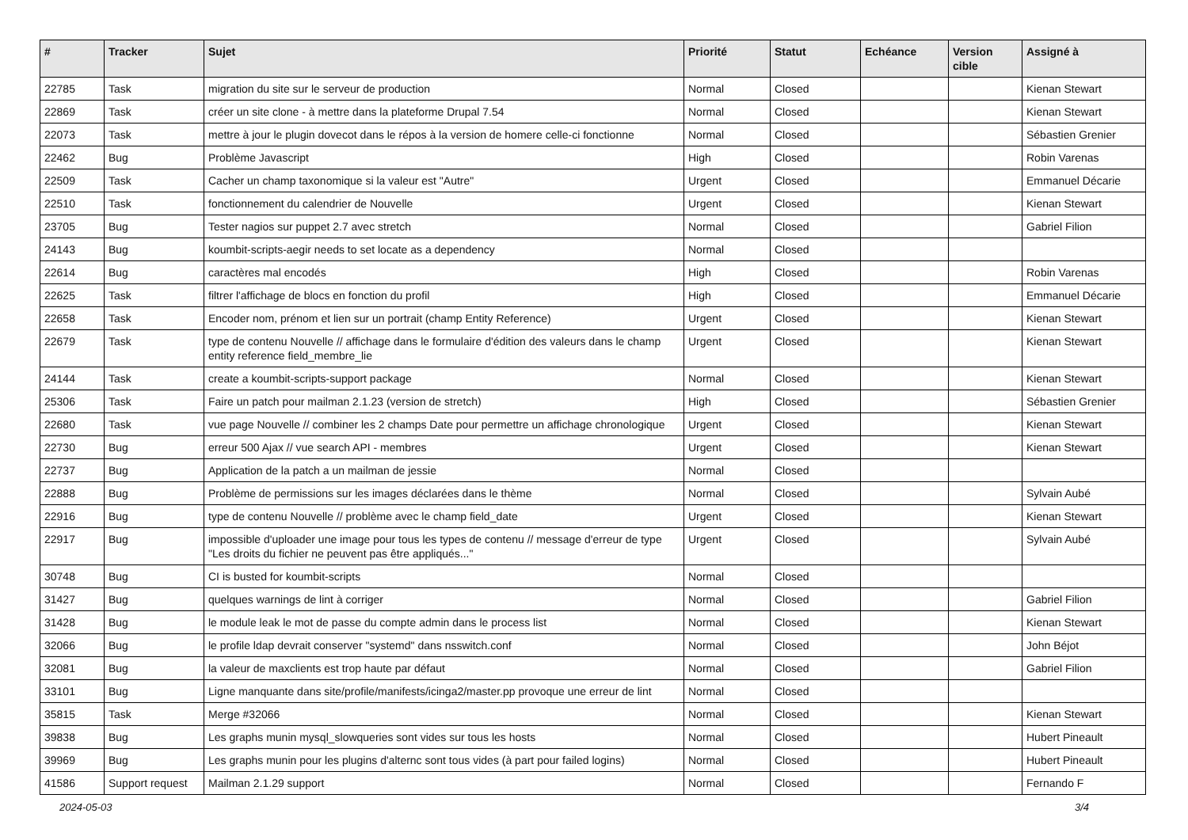| # | Tracker | Sujet | Priorité | Statut | Echéance | Version cible | Assigné à |
| --- | --- | --- | --- | --- | --- | --- | --- |
| 22785 | Task | migration du site sur le serveur de production | Normal | Closed | | | Kienan Stewart |
| 22869 | Task | créer un site clone - à mettre dans la plateforme Drupal 7.54 | Normal | Closed | | | Kienan Stewart |
| 22073 | Task | mettre à jour le plugin dovecot dans le répos à la version de homere celle-ci fonctionne | Normal | Closed | | | Sébastien Grenier |
| 22462 | Bug | Problème Javascript | High | Closed | | | Robin Varenas |
| 22509 | Task | Cacher un champ taxonomique si la valeur est "Autre" | Urgent | Closed | | | Emmanuel Décarie |
| 22510 | Task | fonctionnement du calendrier de Nouvelle | Urgent | Closed | | | Kienan Stewart |
| 23705 | Bug | Tester nagios sur puppet 2.7 avec stretch | Normal | Closed | | | Gabriel Filion |
| 24143 | Bug | koumbit-scripts-aegir needs to set locate as a dependency | Normal | Closed | | | |
| 22614 | Bug | caractères mal encodés | High | Closed | | | Robin Varenas |
| 22625 | Task | filtrer l'affichage de blocs en fonction du profil | High | Closed | | | Emmanuel Décarie |
| 22658 | Task | Encoder nom, prénom et lien sur un portrait (champ Entity Reference) | Urgent | Closed | | | Kienan Stewart |
| 22679 | Task | type de contenu Nouvelle // affichage dans le formulaire d'édition des valeurs dans le champ entity reference field_membre_lie | Urgent | Closed | | | Kienan Stewart |
| 24144 | Task | create a koumbit-scripts-support package | Normal | Closed | | | Kienan Stewart |
| 25306 | Task | Faire un patch pour mailman 2.1.23 (version de stretch) | High | Closed | | | Sébastien Grenier |
| 22680 | Task | vue page Nouvelle // combiner les 2 champs Date pour permettre un affichage chronologique | Urgent | Closed | | | Kienan Stewart |
| 22730 | Bug | erreur 500 Ajax // vue search API - membres | Urgent | Closed | | | Kienan Stewart |
| 22737 | Bug | Application de la patch a un mailman de jessie | Normal | Closed | | | |
| 22888 | Bug | Problème de permissions sur les images déclarées dans le thème | Normal | Closed | | | Sylvain Aubé |
| 22916 | Bug | type de contenu Nouvelle // problème avec le champ field_date | Urgent | Closed | | | Kienan Stewart |
| 22917 | Bug | impossible d'uploader une image pour tous les types de contenu // message d'erreur de type "Les droits du fichier ne peuvent pas être appliqués..." | Urgent | Closed | | | Sylvain Aubé |
| 30748 | Bug | CI is busted for koumbit-scripts | Normal | Closed | | | |
| 31427 | Bug | quelques warnings de lint à corriger | Normal | Closed | | | Gabriel Filion |
| 31428 | Bug | le module leak le mot de passe du compte admin dans le process list | Normal | Closed | | | Kienan Stewart |
| 32066 | Bug | le profile ldap devrait conserver "systemd" dans nsswitch.conf | Normal | Closed | | | John Béjot |
| 32081 | Bug | la valeur de maxclients est trop haute par défaut | Normal | Closed | | | Gabriel Filion |
| 33101 | Bug | Ligne manquante dans site/profile/manifests/icinga2/master.pp provoque une erreur de lint | Normal | Closed | | | |
| 35815 | Task | Merge #32066 | Normal | Closed | | | Kienan Stewart |
| 39838 | Bug | Les graphs munin mysql_slowqueries sont vides sur tous les hosts | Normal | Closed | | | Hubert Pineault |
| 39969 | Bug | Les graphs munin pour les plugins d'alternc sont tous vides (à part pour failed logins) | Normal | Closed | | | Hubert Pineault |
| 41586 | Support request | Mailman 2.1.29 support | Normal | Closed | | | Fernando F |
2024-05-03 3/4